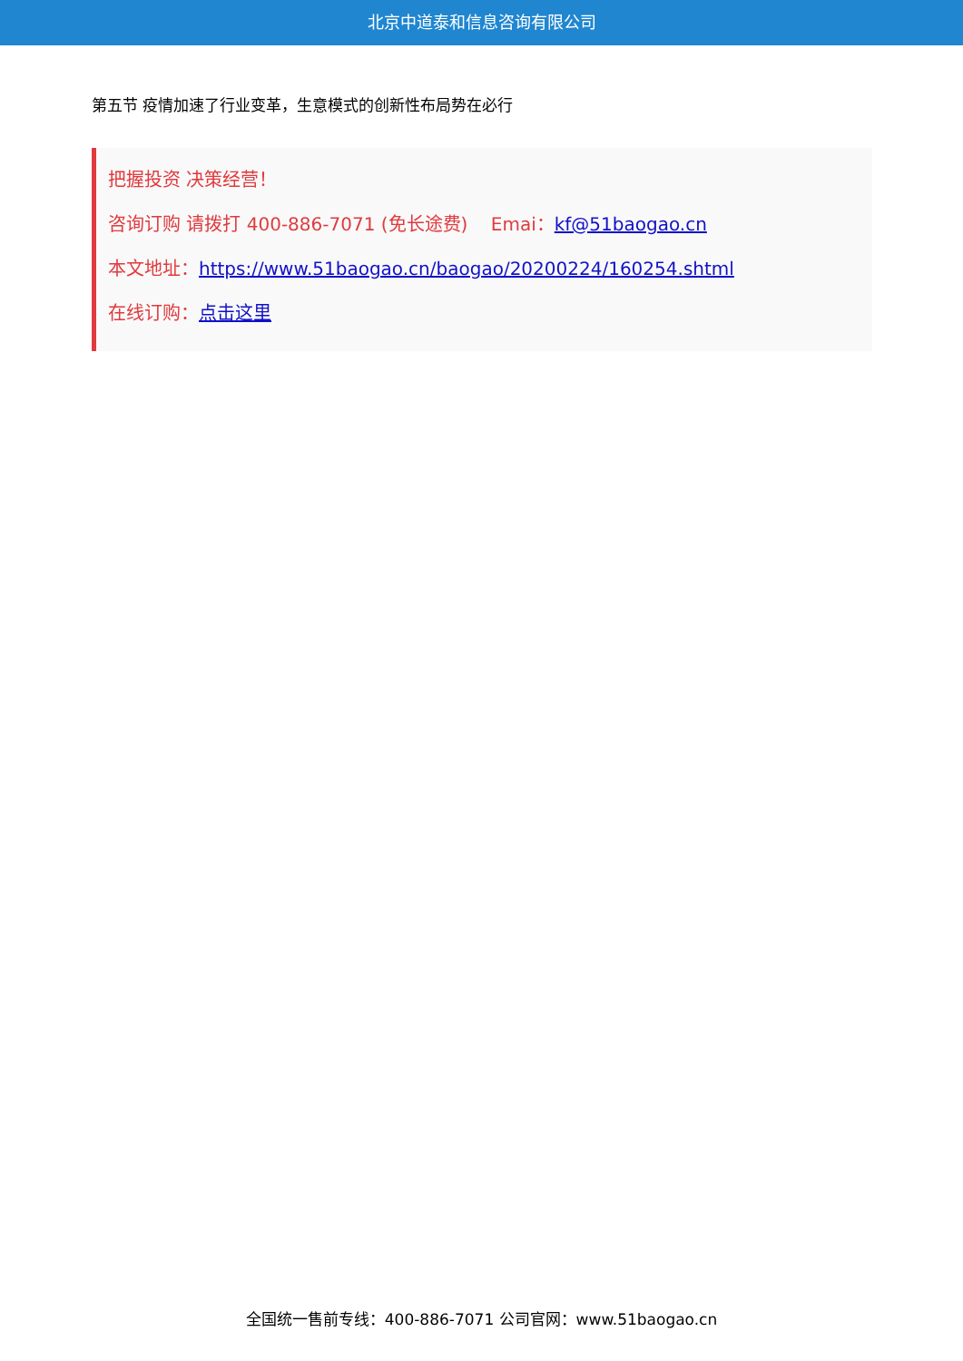北京中道泰和信息咨询有限公司
第五节 疫情加速了行业变革，生意模式的创新性布局势在必行
把握投资 决策经营！
咨询订购 请拨打 400-886-7071 (免长途费) Emai：kf@51baogao.cn
本文地址：https://www.51baogao.cn/baogao/20200224/160254.shtml
在线订购：点击这里
全国统一售前专线：400-886-7071 公司官网：www.51baogao.cn